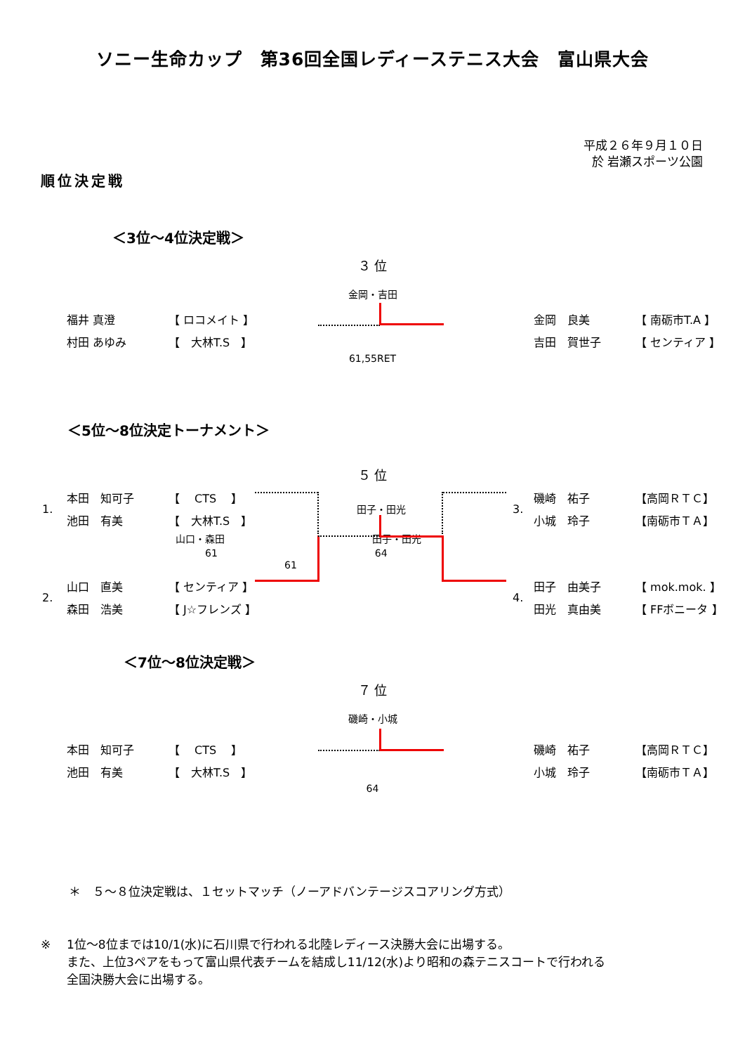ソニー生命カップ　第36回全国レディーステニス大会　富山県大会
平成２６年９月１０日
於 岩瀬スポーツ公園
順位決定戦
＜3位～4位決定戦＞
３ 位
金岡・吉田
| | | 福井 真澄 | 【 ロコメイト 】 | | | 金岡 良美 | 【 南砺市T.A 】 | |
| | | 村田 あゆみ | 【 大林T.S 】 | | | 吉田 賀世子 | 【 センティア 】 | |
61,55RET
＜5位～8位決定トーナメント＞
５ 位
| | 1. | 本田 知可子 | 【 CTS 】 | 田子・田光 | 3. | 磯崎 祐子 | 【高岡ＲＴＣ】 | |
| | | 池田 有美 | 【 大林T.S 】 | | | 小城 玲子 | 【南砺市ＴＡ】 | |
| | | | 山口・森田 田子・田光 61 64 61 | | | | | |
| | 2. | 山口 直美 | 【 センティア 】 | | 4. | 田子 由美子 | 【 mok.mok. 】 | |
| | | 森田 浩美 | 【 J☆フレンズ 】 | | | 田光 真由美 | 【 FFボニータ 】 | |
＜7位～8位決定戦＞
７ 位
磯崎・小城
| | | 本田 知可子 | 【 CTS 】 | | | 磯崎 祐子 | 【高岡ＲＴＣ】 | |
| | | 池田 有美 | 【 大林T.S 】 | | | 小城 玲子 | 【南砺市ＴＡ】 | |
64
＊　５～８位決定戦は、１セットマッチ（ノーアドバンテージスコアリング方式）
※ 1位～8位までは10/1(水)に石川県で行われる北陸レディース決勝大会に出場する。
また、上位3ペアをもって富山県代表チームを結成し11/12(水)より昭和の森テニスコートで行われる
全国決勝大会に出場する。